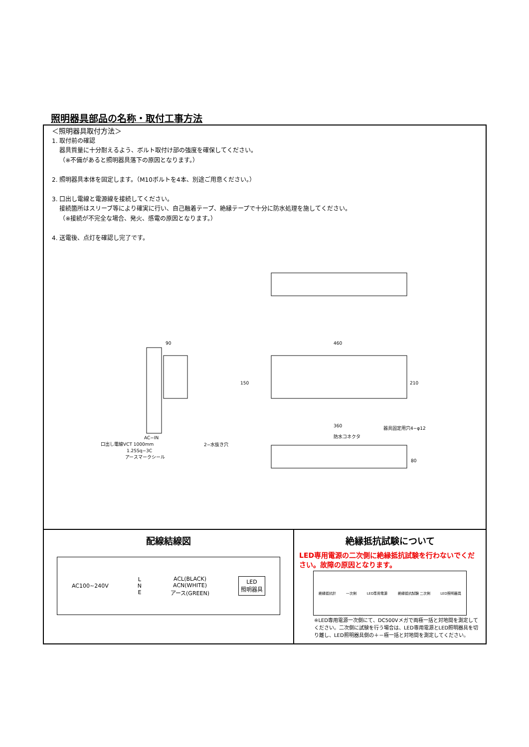照明器具部品の名称・取付工事方法
＜照明器具取付方法＞
1. 取付前の確認
器具質量に十分耐えるよう、ボルト取付け部の強度を確保してください。
（※不備があると照明器具落下の原因となります。）
2. 照明器具本体を固定します。（M10ボルトを4本、別途ご用意ください。）
3. 口出し電線と電源線を接続してください。
接続箇所はスリーブ等により確実に行い、自己融着テープ、絶縁テープで十分に防水処理を施してください。
（※接続が不完全な場合、発火、感電の原因となります。）
4. 送電後、点灯を確認し完了です。
90
460
360
150
210
80
AC−IN
口出し電線VCT 1000mm
1.25Sq−3C
アースマークシール
器具固定用穴4−φ12
防水コネクタ
2−水抜き穴
配線結線図
AC100~240V L
N
E ACL(BLACK)
ACN(WHITE)
アース(GREEN) LED
照明器具
絶縁抵抗試験について
LED専用電源の二次側に絶縁抵抗試験を行わないでください。故障の原因となります。
絶縁抵抗計 一次側 LED専用電源 絶縁抵抗試験 二次側 LED照明器具
※LED専用電源一次側にて、DC500Vメガで両極一括と対地間を測定してください。二次側に試験を行う場合は、LED専用電源とLED照明器具を切り離し、LED照明器具側の＋－極一括と対地間を測定してください。